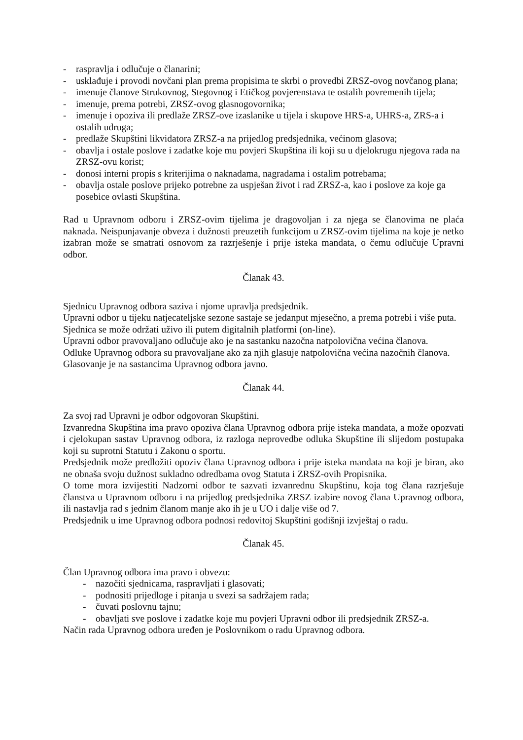- raspravlja i odlučuje o članarini;
- usklađuje i provodi novčani plan prema propisima te skrbi o provedbi ZRSZ-ovog novčanog plana;
- imenuje članove Strukovnog, Stegovnog i Etičkog povjerenstava te ostalih povremenih tijela;
- imenuje, prema potrebi, ZRSZ-ovog glasnogovornika;
- imenuje i opoziva ili predlaže ZRSZ-ove izaslanike u tijela i skupove HRS-a, UHRS-a, ZRS-a i ostalih udruga;
- predlaže Skupštini likvidatora ZRSZ-a na prijedlog predsjednika, većinom glasova;
- obavlja i ostale poslove i zadatke koje mu povjeri Skupština ili koji su u djelokrugu njegova rada na ZRSZ-ovu korist;
- donosi interni propis s kriterijima o naknadama, nagradama i ostalim potrebama;
- obavlja ostale poslove prijeko potrebne za uspješan život i rad ZRSZ-a, kao i poslove za koje ga posebice ovlasti Skupština.
Rad u Upravnom odboru i ZRSZ-ovim tijelima je dragovoljan i za njega se članovima ne plaća naknada. Neispunjavanje obveza i dužnosti preuzetih funkcijom u ZRSZ-ovim tijelima na koje je netko izabran može se smatrati osnovom za razrješenje i prije isteka mandata, o čemu odlučuje Upravni odbor.
Članak 43.
Sjednicu Upravnog odbora saziva i njome upravlja predsjednik.
Upravni odbor u tijeku natjecateljske sezone sastaje se jedanput mjesečno, a prema potrebi i više puta.
Sjednica se može održati uživo ili putem digitalnih platformi (on-line).
Upravni odbor pravovaljano odlučuje ako je na sastanku nazočna natpolovična većina članova.
Odluke Upravnog odbora su pravovaljane ako za njih glasuje natpolovična većina nazočnih članova.
Glasovanje je na sastancima Upravnog odbora javno.
Članak 44.
Za svoj rad Upravni je odbor odgovoran Skupštini.
Izvanredna Skupština ima pravo opoziva člana Upravnog odbora prije isteka mandata, a može opozvati i cjelokupan sastav Upravnog odbora, iz razloga neprovedbe odluka Skupštine ili slijedom postupaka koji su suprotni Statutu i Zakonu o sportu.
Predsjednik može predložiti opoziv člana Upravnog odbora i prije isteka mandata na koji je biran, ako ne obnaša svoju dužnost sukladno odredbama ovog Statuta i ZRSZ-ovih Propisnika.
O tome mora izvijestiti Nadzorni odbor te sazvati izvanrednu Skupštinu, koja tog člana razrješuje članstva u Upravnom odboru i na prijedlog predsjednika ZRSZ izabire novog člana Upravnog odbora, ili nastavlja rad s jednim članom manje ako ih je u UO i dalje više od 7.
Predsjednik u ime Upravnog odbora podnosi redovitoj Skupštini godišnji izvještaj o radu.
Članak 45.
Član Upravnog odbora ima pravo i obvezu:
- nazočiti sjednicama, raspravljati i glasovati;
- podnositi prijedloge i pitanja u svezi sa sadržajem rada;
- čuvati poslovnu tajnu;
- obavljati sve poslove i zadatke koje mu povjeri Upravni odbor ili predsjednik ZRSZ-a.
Način rada Upravnog odbora uređen je Poslovnikom o radu Upravnog odbora.